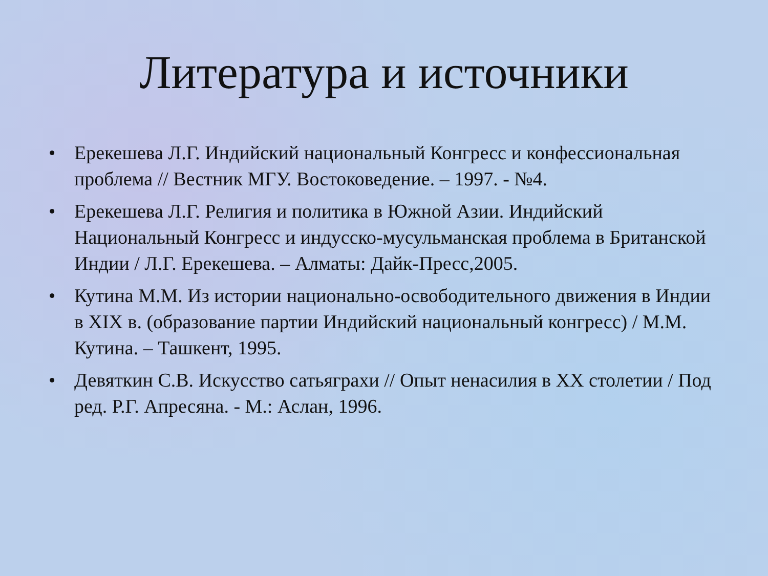Литература и источники
• Ерекешева Л.Г. Индийский национальный Конгресс и конфессиональная проблема // Вестник МГУ. Востоковедение. – 1997. - №4.
• Ерекешева Л.Г. Религия и политика в Южной Азии. Индийский Национальный Конгресс и индусско-мусульманская проблема в Британской Индии / Л.Г. Ерекешева. – Алматы: Дайк-Пресс,2005.
• Кутина М.М. Из истории национально-освободительного движения в Индии в XIX в. (образование партии Индийский национальный конгресс) / М.М. Кутина. – Ташкент, 1995.
• Девяткин С.В. Искусство сатьяграхи // Опыт ненасилия в XX столетии / Под ред. Р.Г. Апресяна. - М.: Аслан, 1996.